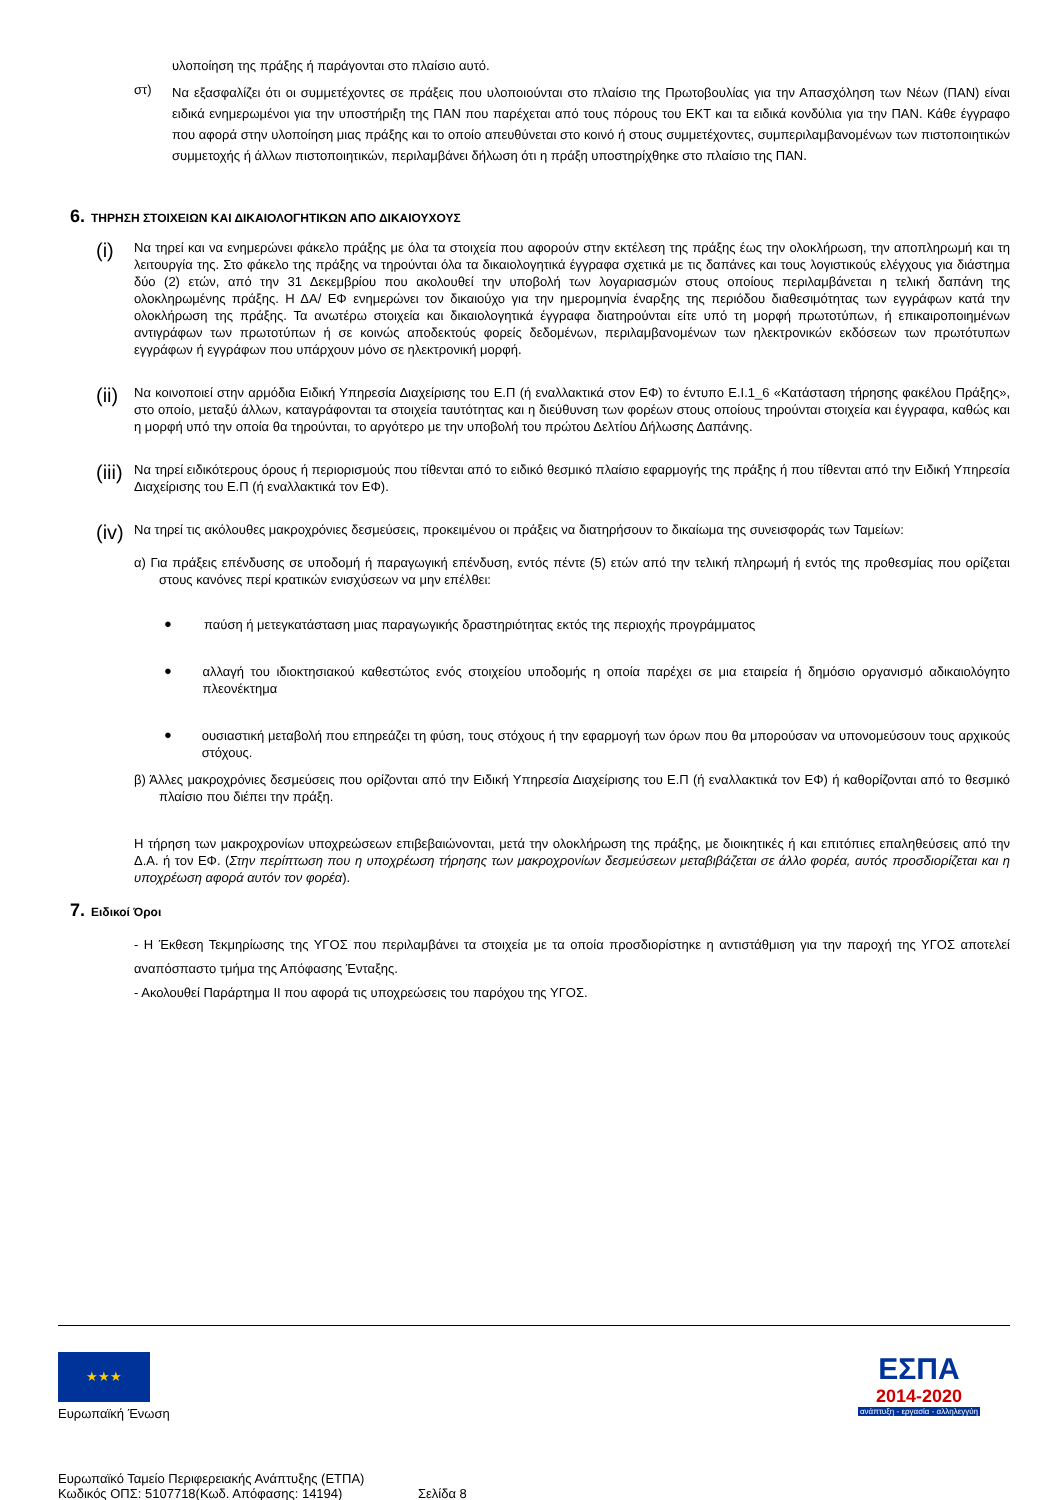υλοποίηση της πράξης ή παράγονται στο πλαίσιο αυτό.
στ)
Να εξασφαλίζει ότι οι συμμετέχοντες σε πράξεις που υλοποιούνται στο πλαίσιο της Πρωτοβουλίας για την Απασχόληση των Νέων (ΠΑΝ) είναι ειδικά ενημερωμένοι για την υποστήριξη της ΠΑΝ που παρέχεται από τους πόρους του ΕΚΤ και τα ειδικά κονδύλια για την ΠΑΝ. Κάθε έγγραφο που αφορά στην υλοποίηση μιας πράξης και το οποίο απευθύνεται στο κοινό ή στους συμμετέχοντες, συμπεριλαμβανομένων των πιστοποιητικών συμμετοχής ή άλλων πιστοποιητικών, περιλαμβάνει δήλωση ότι η πράξη υποστηρίχθηκε στο πλαίσιο της ΠΑΝ.
6. ΤΗΡΗΣΗ ΣΤΟΙΧΕΙΩΝ ΚΑΙ ΔΙΚΑΙΟΛΟΓΗΤΙΚΩΝ ΑΠΟ ΔΙΚΑΙΟΥΧΟΥΣ
(i)
Να τηρεί και να ενημερώνει φάκελο πράξης με όλα τα στοιχεία που αφορούν στην εκτέλεση της πράξης έως την ολοκλήρωση, την αποπληρωμή και τη λειτουργία της. Στο φάκελο της πράξης να τηρούνται όλα τα δικαιολογητικά έγγραφα σχετικά με τις δαπάνες και τους λογιστικούς ελέγχους για διάστημα δύο (2) ετών, από την 31 Δεκεμβρίου που ακολουθεί την υποβολή των λογαριασμών στους οποίους περιλαμβάνεται η τελική δαπάνη της ολοκληρωμένης πράξης. Η ΔΑ/ ΕΦ ενημερώνει τον δικαιούχο για την ημερομηνία έναρξης της περιόδου διαθεσιμότητας των εγγράφων κατά την ολοκλήρωση της πράξης. Τα ανωτέρω στοιχεία και δικαιολογητικά έγγραφα διατηρούνται είτε υπό τη μορφή πρωτοτύπων, ή επικαιροποιημένων αντιγράφων των πρωτοτύπων ή σε κοινώς αποδεκτούς φορείς δεδομένων, περιλαμβανομένων των ηλεκτρονικών εκδόσεων των πρωτότυπων εγγράφων ή εγγράφων που υπάρχουν μόνο σε ηλεκτρονική μορφή.
(ii)
Να κοινοποιεί στην αρμόδια Ειδική Υπηρεσία Διαχείρισης του Ε.Π (ή εναλλακτικά στον ΕΦ) το έντυπο Ε.Ι.1_6 «Κατάσταση τήρησης φακέλου Πράξης», στο οποίο, μεταξύ άλλων, καταγράφονται τα στοιχεία ταυτότητας και η διεύθυνση των φορέων στους οποίους τηρούνται στοιχεία και έγγραφα, καθώς και η μορφή υπό την οποία θα τηρούνται, το αργότερο με την υποβολή του πρώτου Δελτίου Δήλωσης Δαπάνης.
(iii)
Να τηρεί ειδικότερους όρους ή περιορισμούς που τίθενται από το ειδικό θεσμικό πλαίσιο εφαρμογής της πράξης ή που τίθενται από την Ειδική Υπηρεσία Διαχείρισης του Ε.Π (ή εναλλακτικά τον ΕΦ).
(iv)
Να τηρεί τις ακόλουθες μακροχρόνιες δεσμεύσεις, προκειμένου οι πράξεις να διατηρήσουν το δικαίωμα της συνεισφοράς των Ταμείων:
α) Για πράξεις επένδυσης σε υποδομή ή παραγωγική επένδυση, εντός πέντε (5) ετών από την τελική πληρωμή ή εντός της προθεσμίας που ορίζεται στους κανόνες περί κρατικών ενισχύσεων να μην επέλθει:
●
παύση ή μετεγκατάσταση μιας παραγωγικής δραστηριότητας εκτός της περιοχής προγράμματος
●
αλλαγή του ιδιοκτησιακού καθεστώτος ενός στοιχείου υποδομής η οποία παρέχει σε μια εταιρεία ή δημόσιο οργανισμό αδικαιολόγητο πλεονέκτημα
●
ουσιαστική μεταβολή που επηρεάζει τη φύση, τους στόχους ή την εφαρμογή των όρων που θα μπορούσαν να υπονομεύσουν τους αρχικούς στόχους.
β) Άλλες μακροχρόνιες δεσμεύσεις που ορίζονται από την Ειδική Υπηρεσία Διαχείρισης του Ε.Π (ή εναλλακτικά τον ΕΦ) ή καθορίζονται από το θεσμικό πλαίσιο που διέπει την πράξη.
Η τήρηση των μακροχρονίων υποχρεώσεων επιβεβαιώνονται, μετά την ολοκλήρωση της πράξης, με διοικητικές ή και επιτόπιες επαληθεύσεις από την Δ.Α. ή τον ΕΦ. (Στην περίπτωση που η υποχρέωση τήρησης των μακροχρονίων δεσμεύσεων μεταβιβάζεται σε άλλο φορέα, αυτός προσδιορίζεται και η υποχρέωση αφορά αυτόν τον φορέα).
7. Ειδικοί Όροι
- Η Έκθεση Τεκμηρίωσης της ΥΓΟΣ που περιλαμβάνει τα στοιχεία με τα οποία προσδιορίστηκε η αντιστάθμιση για την παροχή της ΥΓΟΣ αποτελεί αναπόσπαστο τμήμα της Απόφασης Ένταξης.
- Ακολουθεί Παράρτημα ΙΙ που αφορά τις υποχρεώσεις του παρόχου της ΥΓΟΣ.
★★★
Ευρωπαϊκή Ένωση
ΕΣΠΑ
2014-2020
ανάπτυξη - εργασία - αλληλεγγύη
Ευρωπαϊκό Ταμείο Περιφερειακής Ανάπτυξης (ΕΤΠΑ)
Κωδικός ΟΠΣ: 5107718(Κωδ. Απόφασης: 14194)
Σελίδα 8